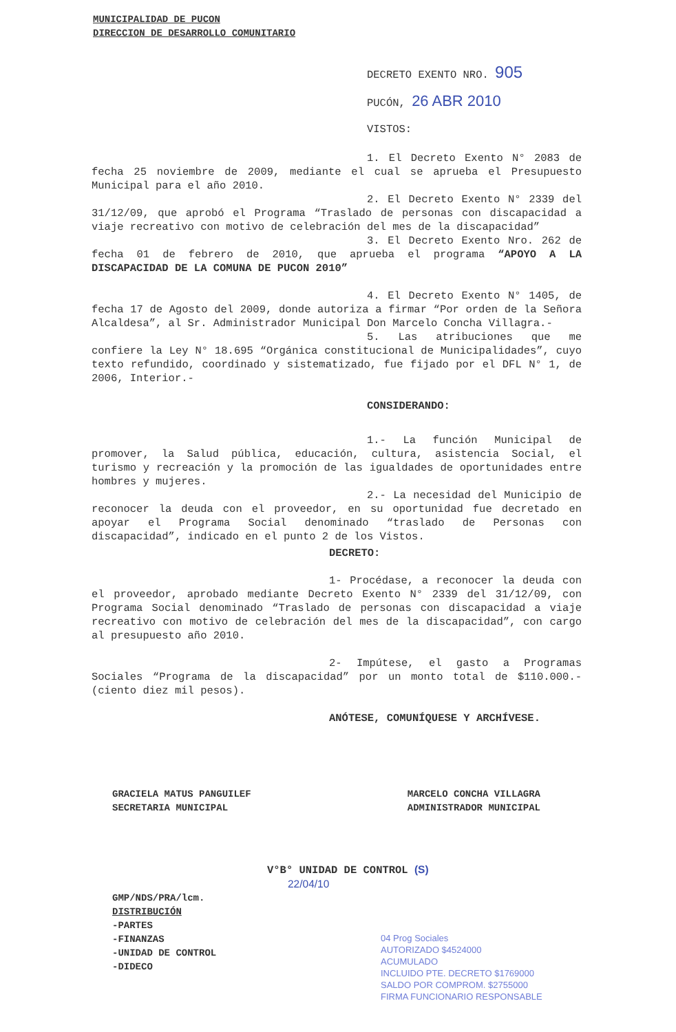MUNICIPALIDAD DE PUCON
DIRECCION DE DESARROLLO COMUNITARIO
DECRETO EXENTO NRO. 905
PUCÓN, 26 ABR 2010
VISTOS:
1. El Decreto Exento N° 2083 de fecha 25 noviembre de 2009, mediante el cual se aprueba el Presupuesto Municipal para el año 2010.
2. El Decreto Exento N° 2339 del 31/12/09, que aprobó el Programa “Traslado de personas con discapacidad a viaje recreativo con motivo de celebración del mes de la discapacidad”
3. El Decreto Exento Nro. 262 de fecha 01 de febrero de 2010, que aprueba el programa “APOYO A LA DISCAPACIDAD DE LA COMUNA DE PUCON 2010”
4. El Decreto Exento N° 1405, de fecha 17 de Agosto del 2009, donde autoriza a firmar “Por orden de la Señora Alcaldesa”, al Sr. Administrador Municipal Don Marcelo Concha Villagra.-
5. Las atribuciones que me confiere la Ley N° 18.695 “Orgánica constitucional de Municipalidades”, cuyo texto refundido, coordinado y sistematizado, fue fijado por el DFL N° 1, de 2006, Interior.-
CONSIDERANDO:
1.- La función Municipal de promover, la Salud pública, educación, cultura, asistencia Social, el turismo y recreación y la promoción de las igualdades de oportunidades entre hombres y mujeres.
2.- La necesidad del Municipio de reconocer la deuda con el proveedor, en su oportunidad fue decretado en apoyar el Programa Social denominado “traslado de Personas con discapacidad”, indicado en el punto 2 de los Vistos.
DECRETO:
1- Procédase, a reconocer la deuda con el proveedor, aprobado mediante Decreto Exento N° 2339 del 31/12/09, con Programa Social denominado “Traslado de personas con discapacidad a viaje recreativo con motivo de celebración del mes de la discapacidad”, con cargo al presupuesto año 2010.
2- Impútese, el gasto a Programas Sociales “Programa de la discapacidad” por un monto total de $110.000.- (ciento diez mil pesos).
ANÓTESE, COMUNÍQUESE Y ARCHÍVESE.
GRACIELA MATUS PANGUILEF
SECRETARIA MUNICIPAL
MARCELO CONCHA VILLAGRA
ADMINISTRADOR MUNICIPAL
V°B° UNIDAD DE CONTROL (S)
22/04/10
GMP/NDS/PRA/lcm.
DISTRIBUCIÓN
-PARTES
-FINANZAS
-UNIDAD DE CONTROL
-DIDECO
04 Prog Sociales
AUTORIZADO $4524000
ACUMULADO
INCLUIDO PTE. DECRETO $1769000
SALDO POR COMPROM. $2755000
FIRMA FUNCIONARIO RESPONSABLE